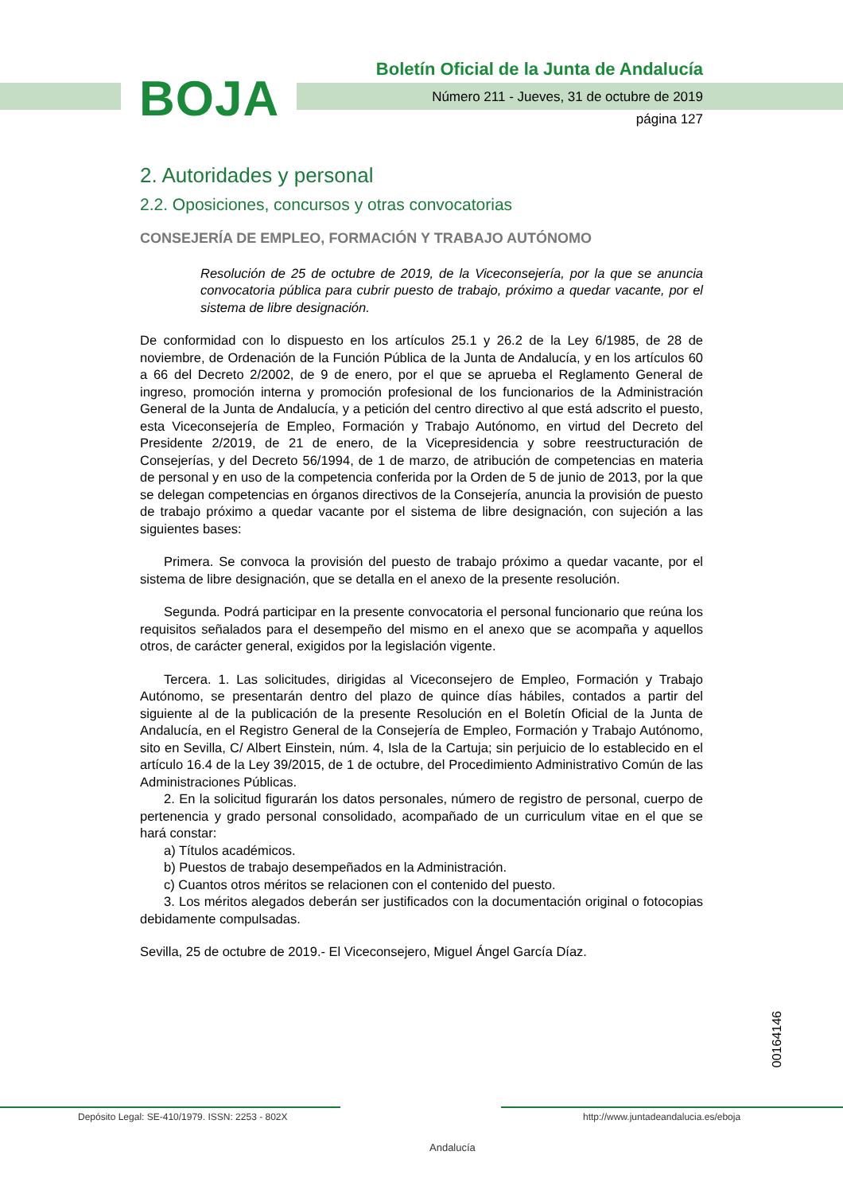BOJA
Boletín Oficial de la Junta de Andalucía
Número 211 - Jueves, 31 de octubre de 2019
página 127
2. Autoridades y personal
2.2. Oposiciones, concursos y otras convocatorias
CONSEJERÍA DE EMPLEO, FORMACIÓN Y TRABAJO AUTÓNOMO
Resolución de 25 de octubre de 2019, de la Viceconsejería, por la que se anuncia convocatoria pública para cubrir puesto de trabajo, próximo a quedar vacante, por el sistema de libre designación.
De conformidad con lo dispuesto en los artículos 25.1 y 26.2 de la Ley 6/1985, de 28 de noviembre, de Ordenación de la Función Pública de la Junta de Andalucía, y en los artículos 60 a 66 del Decreto 2/2002, de 9 de enero, por el que se aprueba el Reglamento General de ingreso, promoción interna y promoción profesional de los funcionarios de la Administración General de la Junta de Andalucía, y a petición del centro directivo al que está adscrito el puesto, esta Viceconsejería de Empleo, Formación y Trabajo Autónomo, en virtud del Decreto del Presidente 2/2019, de 21 de enero, de la Vicepresidencia y sobre reestructuración de Consejerías, y del Decreto 56/1994, de 1 de marzo, de atribución de competencias en materia de personal y en uso de la competencia conferida por la Orden de 5 de junio de 2013, por la que se delegan competencias en órganos directivos de la Consejería, anuncia la provisión de puesto de trabajo próximo a quedar vacante por el sistema de libre designación, con sujeción a las siguientes bases:
Primera. Se convoca la provisión del puesto de trabajo próximo a quedar vacante, por el sistema de libre designación, que se detalla en el anexo de la presente resolución.
Segunda. Podrá participar en la presente convocatoria el personal funcionario que reúna los requisitos señalados para el desempeño del mismo en el anexo que se acompaña y aquellos otros, de carácter general, exigidos por la legislación vigente.
Tercera. 1. Las solicitudes, dirigidas al Viceconsejero de Empleo, Formación y Trabajo Autónomo, se presentarán dentro del plazo de quince días hábiles, contados a partir del siguiente al de la publicación de la presente Resolución en el Boletín Oficial de la Junta de Andalucía, en el Registro General de la Consejería de Empleo, Formación y Trabajo Autónomo, sito en Sevilla, C/ Albert Einstein, núm. 4, Isla de la Cartuja; sin perjuicio de lo establecido en el artículo 16.4 de la Ley 39/2015, de 1 de octubre, del Procedimiento Administrativo Común de las Administraciones Públicas.
2. En la solicitud figurarán los datos personales, número de registro de personal, cuerpo de pertenencia y grado personal consolidado, acompañado de un curriculum vitae en el que se hará constar:
a) Títulos académicos.
b) Puestos de trabajo desempeñados en la Administración.
c) Cuantos otros méritos se relacionen con el contenido del puesto.
3. Los méritos alegados deberán ser justificados con la documentación original o fotocopias debidamente compulsadas.
Sevilla, 25 de octubre de 2019.- El Viceconsejero, Miguel Ángel García Díaz.
00164146
Depósito Legal: SE-410/1979. ISSN: 2253 - 802X
Andalucía
http://www.juntadeandalucia.es/eboja